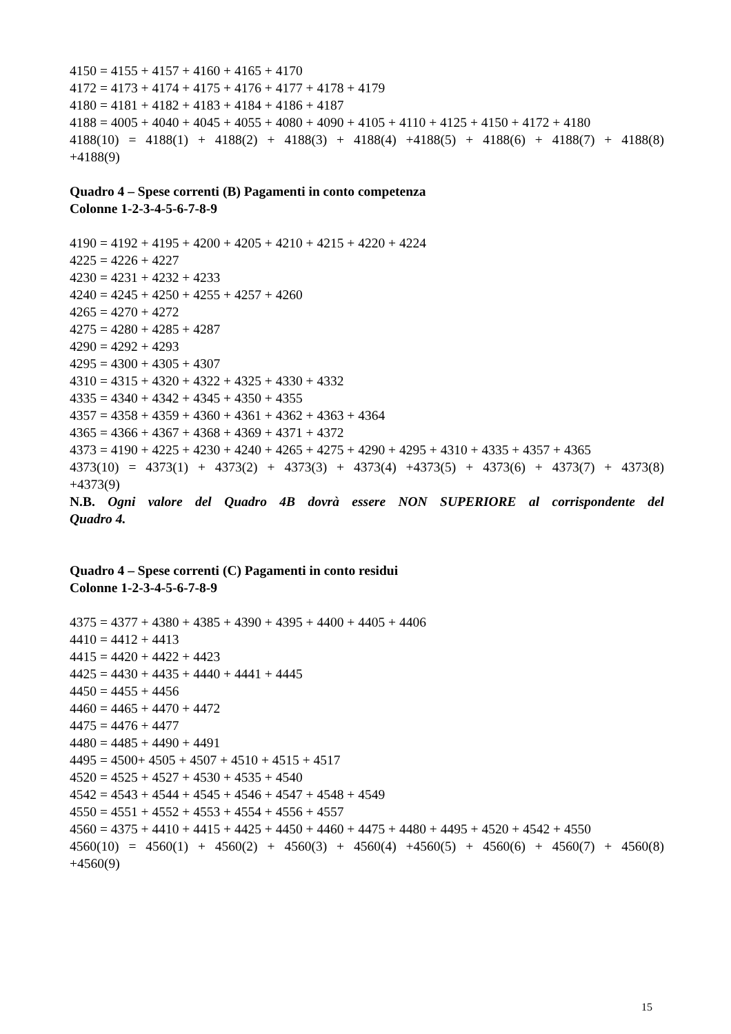4150 = 4155 + 4157 + 4160 + 4165 + 4170
4172 = 4173 + 4174 + 4175 + 4176 + 4177 + 4178 + 4179
4180 = 4181 + 4182 + 4183 + 4184 + 4186 + 4187
4188 = 4005 + 4040 + 4045 + 4055 + 4080 + 4090 + 4105 + 4110 + 4125 + 4150 + 4172 + 4180
4188(10) = 4188(1) + 4188(2) + 4188(3) + 4188(4) +4188(5) + 4188(6) + 4188(7) + 4188(8)
+4188(9)
Quadro 4 – Spese correnti (B) Pagamenti in conto competenza
Colonne 1-2-3-4-5-6-7-8-9
4190 = 4192 + 4195 + 4200 + 4205 + 4210 + 4215 + 4220 + 4224
4225 = 4226 + 4227
4230 = 4231 + 4232 + 4233
4240 = 4245 + 4250 + 4255 + 4257 + 4260
4265 = 4270 + 4272
4275 = 4280 + 4285 + 4287
4290 = 4292 + 4293
4295 = 4300 + 4305 + 4307
4310 = 4315 + 4320 + 4322 + 4325 + 4330 + 4332
4335 = 4340 + 4342 + 4345 + 4350 + 4355
4357 = 4358 + 4359 + 4360 + 4361 + 4362 + 4363 + 4364
4365 = 4366 + 4367 + 4368 + 4369 + 4371 + 4372
4373 = 4190 + 4225 + 4230 + 4240 + 4265 + 4275 + 4290 + 4295 + 4310 + 4335 + 4357 + 4365
4373(10) = 4373(1) + 4373(2) + 4373(3) + 4373(4) +4373(5) + 4373(6) + 4373(7) + 4373(8)
+4373(9)
N.B. Ogni valore del Quadro 4B dovrà essere NON SUPERIORE al corrispondente del
Quadro 4.
Quadro 4 – Spese correnti (C) Pagamenti in conto residui
Colonne 1-2-3-4-5-6-7-8-9
4375 = 4377 + 4380 + 4385 + 4390 + 4395 + 4400 + 4405 + 4406
4410 = 4412 + 4413
4415 = 4420 + 4422 + 4423
4425 = 4430 + 4435 + 4440 + 4441 + 4445
4450 = 4455 + 4456
4460 = 4465 + 4470 + 4472
4475 = 4476 + 4477
4480 = 4485 + 4490 + 4491
4495 = 4500+ 4505 + 4507 + 4510 + 4515 + 4517
4520 = 4525 + 4527 + 4530 + 4535 + 4540
4542 = 4543 + 4544 + 4545 + 4546 + 4547 + 4548 + 4549
4550 = 4551 + 4552 + 4553 + 4554 + 4556 + 4557
4560 = 4375 + 4410 + 4415 + 4425 + 4450 + 4460 + 4475 + 4480 + 4495 + 4520 + 4542 + 4550
4560(10) = 4560(1) + 4560(2) + 4560(3) + 4560(4) +4560(5) + 4560(6) + 4560(7) + 4560(8)
+4560(9)
15